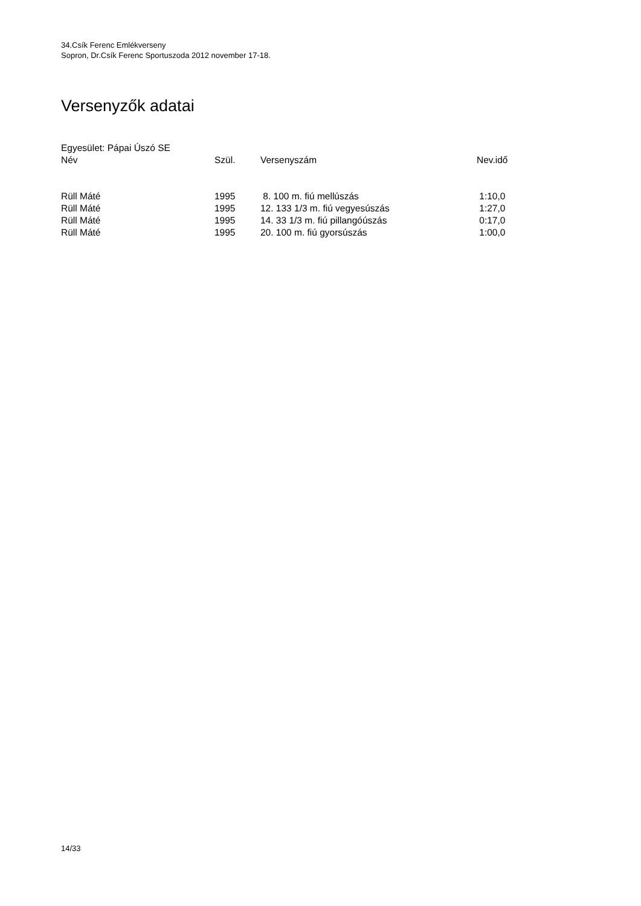34.Csík Ferenc Emlékverseny
Sopron, Dr.Csík Ferenc Sportuszoda 2012 november 17-18.
Versenyzők adatai
Egyesület: Pápai Úszó SE
| Név | Szül. | Versenyszám | Nev.idő |
| --- | --- | --- | --- |
| Rüll Máté | 1995 | 8. 100 m. fiú mellúszás | 1:10,0 |
| Rüll Máté | 1995 | 12. 133 1/3 m. fiú vegyesúszás | 1:27,0 |
| Rüll Máté | 1995 | 14. 33 1/3 m. fiú pillangóúszás | 0:17,0 |
| Rüll Máté | 1995 | 20. 100 m. fiú gyorsúszás | 1:00,0 |
14/33